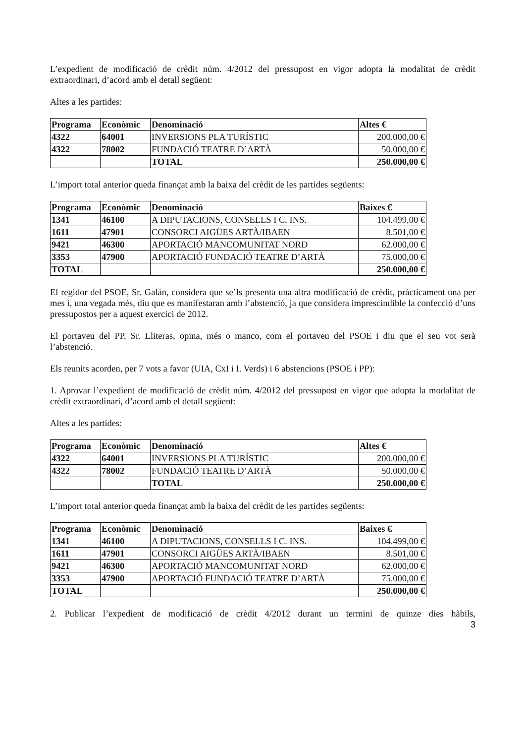L’expedient de modificació de crèdit núm. 4/2012 del pressupost en vigor adopta la modalitat de crèdit extraordinari, d’acord amb el detall següent:
Altes a les partides:
| Programa | Econòmic | Denominació | Altes € |
| --- | --- | --- | --- |
| 4322 | 64001 | INVERSIONS PLA TURÍSTIC | 200.000,00 € |
| 4322 | 78002 | FUNDACIÓ TEATRE D’ARTÀ | 50.000,00 € |
| | | TOTAL | 250.000,00 € |
L’import total anterior queda finançat amb la baixa del crèdit de les partides següents:
| Programa | Econòmic | Denominació | Baixes € |
| --- | --- | --- | --- |
| 1341 | 46100 | A DIPUTACIONS, CONSELLS I C. INS. | 104.499,00 € |
| 1611 | 47901 | CONSORCI AIGÜES ARTÀ/IBAEN | 8.501,00 € |
| 9421 | 46300 | APORTACIÓ MANCOMUNITAT NORD | 62.000,00 € |
| 3353 | 47900 | APORTACIÓ FUNDACIÓ TEATRE D’ARTÀ | 75.000,00 € |
| TOTAL | | | 250.000,00 € |
El regidor del PSOE, Sr. Galán, considera que se’ls presenta una altra modificació de crèdit, pràcticament una per mes i, una vegada més, diu que es manifestaran amb l’abstenció, ja que considera imprescindible la confecció d’uns pressupostos per a aquest exercici de 2012.
El portaveu del PP, Sr. Lliteras, opina, més o manco, com el portaveu del PSOE i diu que el seu vot serà l’abstenció.
Els reunits acorden, per 7 vots a favor (UIA, CxI i I. Verds) i 6 abstencions (PSOE i PP):
1. Aprovar l’expedient de modificació de crèdit núm. 4/2012 del pressupost en vigor que adopta la modalitat de crèdit extraordinari, d’acord amb el detall següent:
Altes a les partides:
| Programa | Econòmic | Denominació | Altes € |
| --- | --- | --- | --- |
| 4322 | 64001 | INVERSIONS PLA TURÍSTIC | 200.000,00 € |
| 4322 | 78002 | FUNDACIÓ TEATRE D’ARTÀ | 50.000,00 € |
| | | TOTAL | 250.000,00 € |
L’import total anterior queda finançat amb la baixa del crèdit de les partides següents:
| Programa | Econòmic | Denominació | Baixes € |
| --- | --- | --- | --- |
| 1341 | 46100 | A DIPUTACIONS, CONSELLS I C. INS. | 104.499,00 € |
| 1611 | 47901 | CONSORCI AIGÜES ARTÀ/IBAEN | 8.501,00 € |
| 9421 | 46300 | APORTACIÓ MANCOMUNITAT NORD | 62.000,00 € |
| 3353 | 47900 | APORTACIÓ FUNDACIÓ TEATRE D’ARTÀ | 75.000,00 € |
| TOTAL | | | 250.000,00 € |
2. Publicar l’expedient de modificació de crèdit 4/2012 durant un termini de quinze dies hàbils,
3